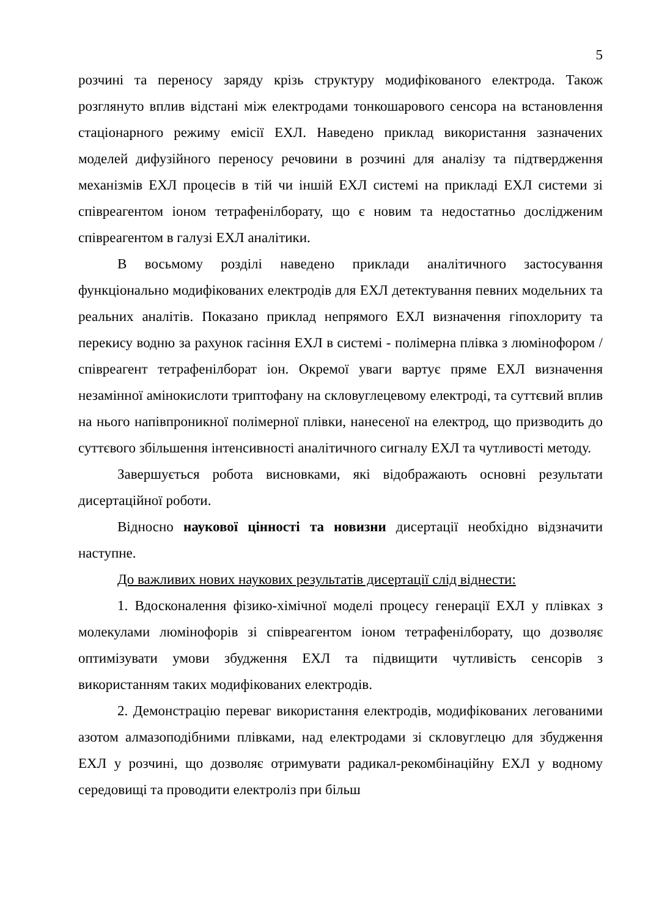5
розчині та переносу заряду крізь структуру модифікованого електрода. Також розглянуто вплив відстані між електродами тонкошарового сенсора на встановлення стаціонарного режиму емісії ЕХЛ. Наведено приклад використання зазначених моделей дифузійного переносу речовини в розчині для аналізу та підтвердження механізмів ЕХЛ процесів в тій чи іншій ЕХЛ системі на прикладі ЕХЛ системи зі співреагентом іоном тетрафенілборату, що є новим та недостатньо дослідженим співреагентом в галузі ЕХЛ аналітики.
В восьмому розділі наведено приклади аналітичного застосування функціонально модифікованих електродів для ЕХЛ детектування певних модельних та реальних аналітів. Показано приклад непрямого ЕХЛ визначення гіпохлориту та перекису водню за рахунок гасіння ЕХЛ в системі - полімерна плівка з люмінофором / співреагент тетрафенілборат іон. Окремої уваги вартує пряме ЕХЛ визначення незамінної амінокислоти триптофану на скловуглецевому електроді, та суттєвий вплив на нього напівпроникної полімерної плівки, нанесеної на електрод, що призводить до суттєвого збільшення інтенсивності аналітичного сигналу ЕХЛ та чутливості методу.
Завершується робота висновками, які відображають основні результати дисертаційної роботи.
Відносно наукової цінності та новизни дисертації необхідно відзначити наступне.
До важливих нових наукових результатів дисертації слід віднести:
1. Вдосконалення фізико-хімічної моделі процесу генерації ЕХЛ у плівках з молекулами люмінофорів зі співреагентом іоном тетрафенілборату, що дозволяє оптимізувати умови збудження ЕХЛ та підвищити чутливість сенсорів з використанням таких модифікованих електродів.
2. Демонстрацію переваг використання електродів, модифікованих легованими азотом алмазоподібними плівками, над електродами зі скловуглецю для збудження ЕХЛ у розчині, що дозволяє отримувати радикал-рекомбінаційну ЕХЛ у водному середовищі та проводити електроліз при більш